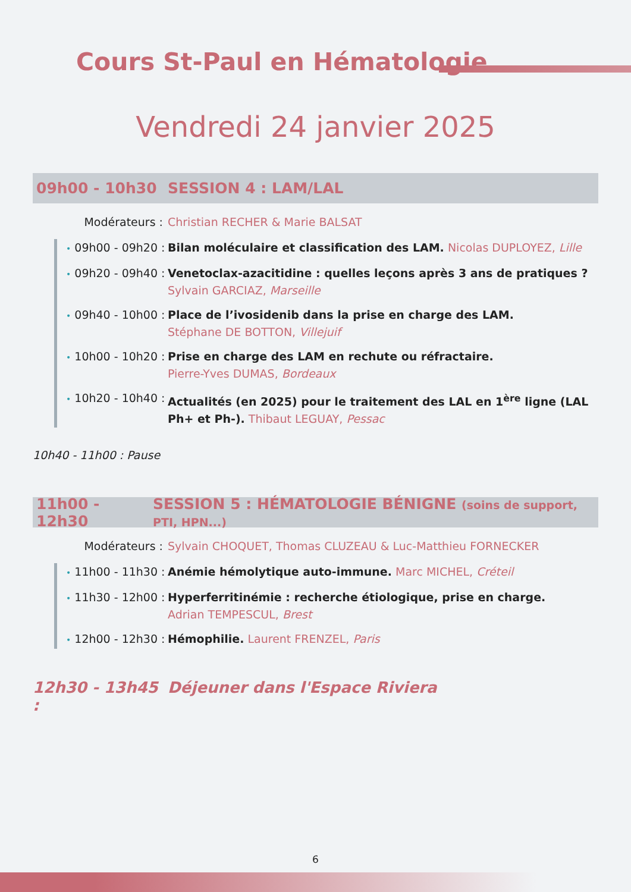Cours St-Paul en Hématologie
Vendredi 24 janvier 2025
09h00 - 10h30 SESSION 4 : LAM/LAL
Modérateurs : Christian RECHER & Marie BALSAT
• 09h00 - 09h20 :
Bilan moléculaire et classification des LAM. Nicolas DUPLOYEZ, Lille
• 09h20 - 09h40 :
Venetoclax-azacitidine : quelles leçons après 3 ans de pratiques ?
Sylvain GARCIAZ, Marseille
• 09h40 - 10h00 :
Place de l’ivosidenib dans la prise en charge des LAM.
Stéphane DE BOTTON, Villejuif
• 10h00 - 10h20 :
Prise en charge des LAM en rechute ou réfractaire.
Pierre-Yves DUMAS, Bordeaux
• 10h20 - 10h40 :
Actualités (en 2025) pour le traitement des LAL en 1<sup>ère</sup> ligne (LAL Ph+ et Ph-). Thibaut LEGUAY, Pessac
10h40 - 11h00 : Pause
11h00 - 12h30
SESSION 5 : HÉMATOLOGIE BÉNIGNE (soins de support, PTI, HPN...)
Modérateurs : Sylvain CHOQUET, Thomas CLUZEAU & Luc-Matthieu FORNECKER
• 11h00 - 11h30 :
Anémie hémolytique auto-immune. Marc MICHEL, Créteil
• 11h30 - 12h00 :
Hyperferritinémie : recherche étiologique, prise en charge.
Adrian TEMPESCUL, Brest
• 12h00 - 12h30 :
Hémophilie. Laurent FRENZEL, Paris
12h30 - 13h45 :
Déjeuner dans l'Espace Riviera
6